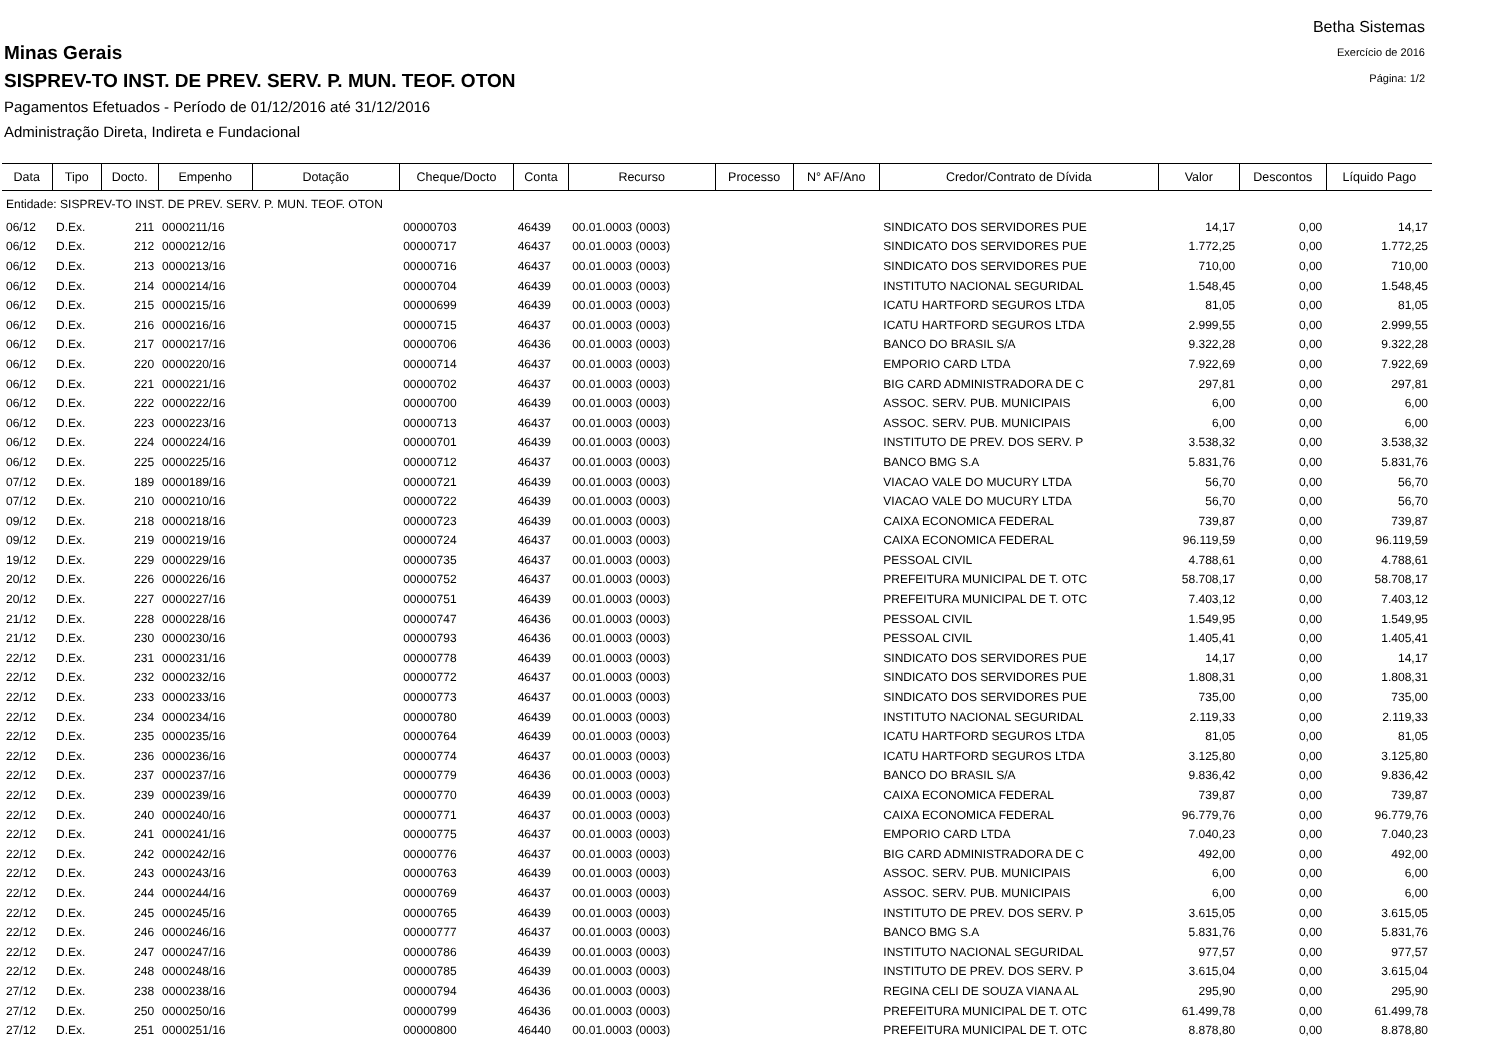Betha Sistemas
Exercício de 2016
Página: 1/2
Minas Gerais
SISPREV-TO INST. DE PREV. SERV. P. MUN. TEOF. OTON
Pagamentos Efetuados - Período de 01/12/2016 até 31/12/2016
Administração Direta, Indireta e Fundacional
| Data | Tipo | Docto. | Empenho | Dotação | Cheque/Docto | Conta | Recurso | Processo | N° AF/Ano | Credor/Contrato de Dívida | Valor | Descontos | Líquido Pago |
| --- | --- | --- | --- | --- | --- | --- | --- | --- | --- | --- | --- | --- | --- |
| Entidade: SISPREV-TO INST. DE PREV. SERV. P. MUN. TEOF. OTON | | | | | | | | | | | | | |
| 06/12 | D.Ex. | 211 | 0000211/16 | | 00000703 | 46439 | 00.01.0003 (0003) | | | SINDICATO DOS SERVIDORES PUE | 14,17 | 0,00 | 14,17 |
| 06/12 | D.Ex. | 212 | 0000212/16 | | 00000717 | 46437 | 00.01.0003 (0003) | | | SINDICATO DOS SERVIDORES PUE | 1.772,25 | 0,00 | 1.772,25 |
| 06/12 | D.Ex. | 213 | 0000213/16 | | 00000716 | 46437 | 00.01.0003 (0003) | | | SINDICATO DOS SERVIDORES PUE | 710,00 | 0,00 | 710,00 |
| 06/12 | D.Ex. | 214 | 0000214/16 | | 00000704 | 46439 | 00.01.0003 (0003) | | | INSTITUTO NACIONAL SEGURIDAL | 1.548,45 | 0,00 | 1.548,45 |
| 06/12 | D.Ex. | 215 | 0000215/16 | | 00000699 | 46439 | 00.01.0003 (0003) | | | ICATU HARTFORD SEGUROS LTDA | 81,05 | 0,00 | 81,05 |
| 06/12 | D.Ex. | 216 | 0000216/16 | | 00000715 | 46437 | 00.01.0003 (0003) | | | ICATU HARTFORD SEGUROS LTDA | 2.999,55 | 0,00 | 2.999,55 |
| 06/12 | D.Ex. | 217 | 0000217/16 | | 00000706 | 46436 | 00.01.0003 (0003) | | | BANCO DO BRASIL S/A | 9.322,28 | 0,00 | 9.322,28 |
| 06/12 | D.Ex. | 220 | 0000220/16 | | 00000714 | 46437 | 00.01.0003 (0003) | | | EMPORIO CARD LTDA | 7.922,69 | 0,00 | 7.922,69 |
| 06/12 | D.Ex. | 221 | 0000221/16 | | 00000702 | 46437 | 00.01.0003 (0003) | | | BIG CARD ADMINISTRADORA DE C | 297,81 | 0,00 | 297,81 |
| 06/12 | D.Ex. | 222 | 0000222/16 | | 00000700 | 46439 | 00.01.0003 (0003) | | | ASSOC. SERV. PUB. MUNICIPAIS | 6,00 | 0,00 | 6,00 |
| 06/12 | D.Ex. | 223 | 0000223/16 | | 00000713 | 46437 | 00.01.0003 (0003) | | | ASSOC. SERV. PUB. MUNICIPAIS | 6,00 | 0,00 | 6,00 |
| 06/12 | D.Ex. | 224 | 0000224/16 | | 00000701 | 46439 | 00.01.0003 (0003) | | | INSTITUTO DE PREV. DOS SERV. P | 3.538,32 | 0,00 | 3.538,32 |
| 06/12 | D.Ex. | 225 | 0000225/16 | | 00000712 | 46437 | 00.01.0003 (0003) | | | BANCO BMG S.A | 5.831,76 | 0,00 | 5.831,76 |
| 07/12 | D.Ex. | 189 | 0000189/16 | | 00000721 | 46439 | 00.01.0003 (0003) | | | VIACAO VALE DO MUCURY LTDA | 56,70 | 0,00 | 56,70 |
| 07/12 | D.Ex. | 210 | 0000210/16 | | 00000722 | 46439 | 00.01.0003 (0003) | | | VIACAO VALE DO MUCURY LTDA | 56,70 | 0,00 | 56,70 |
| 09/12 | D.Ex. | 218 | 0000218/16 | | 00000723 | 46439 | 00.01.0003 (0003) | | | CAIXA ECONOMICA FEDERAL | 739,87 | 0,00 | 739,87 |
| 09/12 | D.Ex. | 219 | 0000219/16 | | 00000724 | 46437 | 00.01.0003 (0003) | | | CAIXA ECONOMICA FEDERAL | 96.119,59 | 0,00 | 96.119,59 |
| 19/12 | D.Ex. | 229 | 0000229/16 | | 00000735 | 46437 | 00.01.0003 (0003) | | | PESSOAL CIVIL | 4.788,61 | 0,00 | 4.788,61 |
| 20/12 | D.Ex. | 226 | 0000226/16 | | 00000752 | 46437 | 00.01.0003 (0003) | | | PREFEITURA MUNICIPAL DE T. OTC | 58.708,17 | 0,00 | 58.708,17 |
| 20/12 | D.Ex. | 227 | 0000227/16 | | 00000751 | 46439 | 00.01.0003 (0003) | | | PREFEITURA MUNICIPAL DE T. OTC | 7.403,12 | 0,00 | 7.403,12 |
| 21/12 | D.Ex. | 228 | 0000228/16 | | 00000747 | 46436 | 00.01.0003 (0003) | | | PESSOAL CIVIL | 1.549,95 | 0,00 | 1.549,95 |
| 21/12 | D.Ex. | 230 | 0000230/16 | | 00000793 | 46436 | 00.01.0003 (0003) | | | PESSOAL CIVIL | 1.405,41 | 0,00 | 1.405,41 |
| 22/12 | D.Ex. | 231 | 0000231/16 | | 00000778 | 46439 | 00.01.0003 (0003) | | | SINDICATO DOS SERVIDORES PUE | 14,17 | 0,00 | 14,17 |
| 22/12 | D.Ex. | 232 | 0000232/16 | | 00000772 | 46437 | 00.01.0003 (0003) | | | SINDICATO DOS SERVIDORES PUE | 1.808,31 | 0,00 | 1.808,31 |
| 22/12 | D.Ex. | 233 | 0000233/16 | | 00000773 | 46437 | 00.01.0003 (0003) | | | SINDICATO DOS SERVIDORES PUE | 735,00 | 0,00 | 735,00 |
| 22/12 | D.Ex. | 234 | 0000234/16 | | 00000780 | 46439 | 00.01.0003 (0003) | | | INSTITUTO NACIONAL SEGURIDAL | 2.119,33 | 0,00 | 2.119,33 |
| 22/12 | D.Ex. | 235 | 0000235/16 | | 00000764 | 46439 | 00.01.0003 (0003) | | | ICATU HARTFORD SEGUROS LTDA | 81,05 | 0,00 | 81,05 |
| 22/12 | D.Ex. | 236 | 0000236/16 | | 00000774 | 46437 | 00.01.0003 (0003) | | | ICATU HARTFORD SEGUROS LTDA | 3.125,80 | 0,00 | 3.125,80 |
| 22/12 | D.Ex. | 237 | 0000237/16 | | 00000779 | 46436 | 00.01.0003 (0003) | | | BANCO DO BRASIL S/A | 9.836,42 | 0,00 | 9.836,42 |
| 22/12 | D.Ex. | 239 | 0000239/16 | | 00000770 | 46439 | 00.01.0003 (0003) | | | CAIXA ECONOMICA FEDERAL | 739,87 | 0,00 | 739,87 |
| 22/12 | D.Ex. | 240 | 0000240/16 | | 00000771 | 46437 | 00.01.0003 (0003) | | | CAIXA ECONOMICA FEDERAL | 96.779,76 | 0,00 | 96.779,76 |
| 22/12 | D.Ex. | 241 | 0000241/16 | | 00000775 | 46437 | 00.01.0003 (0003) | | | EMPORIO CARD LTDA | 7.040,23 | 0,00 | 7.040,23 |
| 22/12 | D.Ex. | 242 | 0000242/16 | | 00000776 | 46437 | 00.01.0003 (0003) | | | BIG CARD ADMINISTRADORA DE C | 492,00 | 0,00 | 492,00 |
| 22/12 | D.Ex. | 243 | 0000243/16 | | 00000763 | 46439 | 00.01.0003 (0003) | | | ASSOC. SERV. PUB. MUNICIPAIS | 6,00 | 0,00 | 6,00 |
| 22/12 | D.Ex. | 244 | 0000244/16 | | 00000769 | 46437 | 00.01.0003 (0003) | | | ASSOC. SERV. PUB. MUNICIPAIS | 6,00 | 0,00 | 6,00 |
| 22/12 | D.Ex. | 245 | 0000245/16 | | 00000765 | 46439 | 00.01.0003 (0003) | | | INSTITUTO DE PREV. DOS SERV. P | 3.615,05 | 0,00 | 3.615,05 |
| 22/12 | D.Ex. | 246 | 0000246/16 | | 00000777 | 46437 | 00.01.0003 (0003) | | | BANCO BMG S.A | 5.831,76 | 0,00 | 5.831,76 |
| 22/12 | D.Ex. | 247 | 0000247/16 | | 00000786 | 46439 | 00.01.0003 (0003) | | | INSTITUTO NACIONAL SEGURIDAL | 977,57 | 0,00 | 977,57 |
| 22/12 | D.Ex. | 248 | 0000248/16 | | 00000785 | 46439 | 00.01.0003 (0003) | | | INSTITUTO DE PREV. DOS SERV. P | 3.615,04 | 0,00 | 3.615,04 |
| 27/12 | D.Ex. | 238 | 0000238/16 | | 00000794 | 46436 | 00.01.0003 (0003) | | | REGINA CELI DE SOUZA VIANA AL | 295,90 | 0,00 | 295,90 |
| 27/12 | D.Ex. | 250 | 0000250/16 | | 00000799 | 46436 | 00.01.0003 (0003) | | | PREFEITURA MUNICIPAL DE T. OTC | 61.499,78 | 0,00 | 61.499,78 |
| 27/12 | D.Ex. | 251 | 0000251/16 | | 00000800 | 46440 | 00.01.0003 (0003) | | | PREFEITURA MUNICIPAL DE T. OTC | 8.878,80 | 0,00 | 8.878,80 |